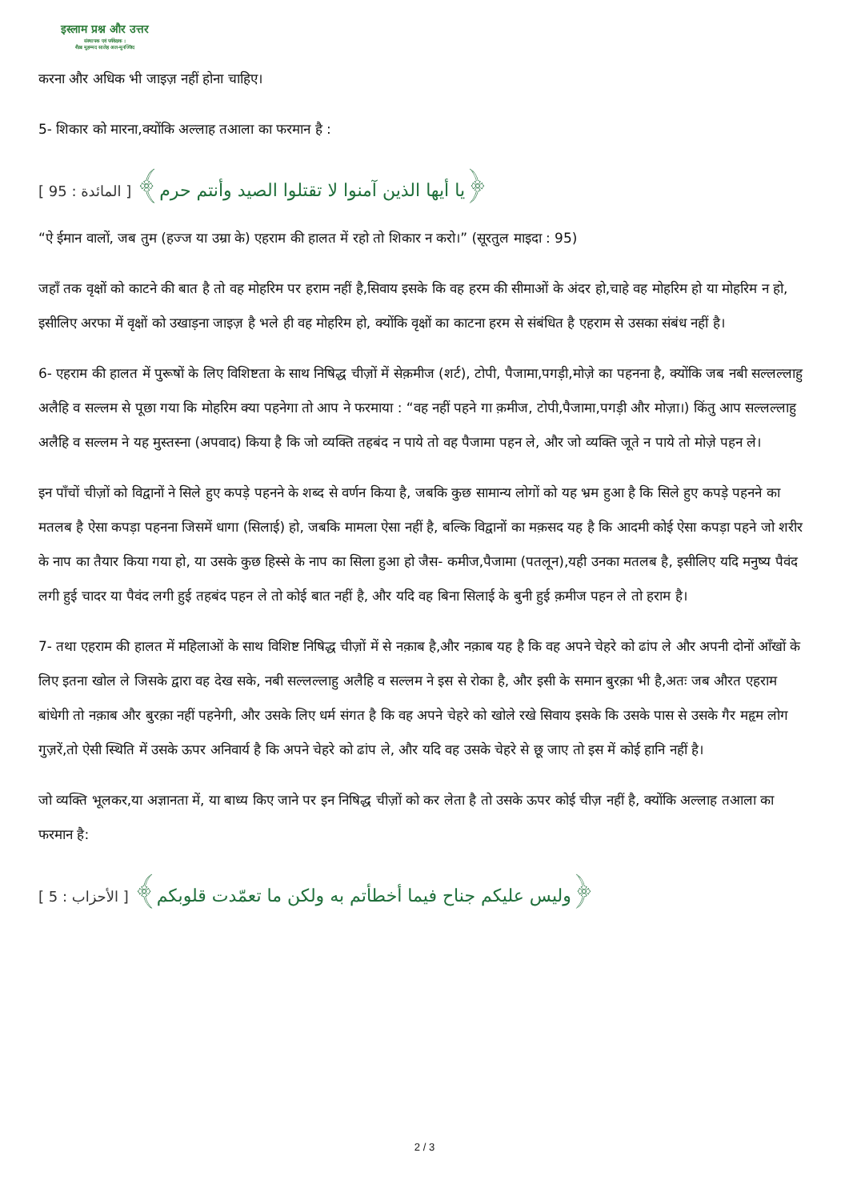इस्लाम प्रश्न और उत्तर
संस्थापक एवं पर्यवेक्षक :
शैख़ मुहम्मद सालेह अल-मुनज्जिद
करना और अधिक भी जाइज़ नहीं होना चाहिए।
5- शिकार को मारना,क्योंकि अल्लाह तआला का फरमान है :
﴿يا أيها الذين آمنوا لا تقتلوا الصيد وأنتم حرم﴾ [ المائدة : 95 ]
“ऐ ईमान वालों, जब तुम (हज्ज या उम्रा के) एहराम की हालत में रहो तो शिकार न करो।” (सूरतुल माइदा : 95)
जहाँ तक वृक्षों को काटने की बात है तो वह मोहरिम पर हराम नहीं है,सिवाय इसके कि वह हरम की सीमाओं के अंदर हो,चाहे वह मोहरिम हो या मोहरिम न हो, इसीलिए अरफा में वृक्षों को उखाड़ना जाइज़ है भले ही वह मोहरिम हो, क्योंकि वृक्षों का काटना हरम से संबंधित है एहराम से उसका संबंध नहीं है।
6- एहराम की हालत में पुरूषों के लिए विशिष्टता के साथ निषिद्ध चीज़ों में सेक़मीज (शर्ट), टोपी, पैजामा,पगड़ी,मोज़े का पहनना है, क्योंकि जब नबी सल्लल्लाहु अलैहि व सल्लम से पूछा गया कि मोहरिम क्या पहनेगा तो आप ने फरमाया : “वह नहीं पहने गा क़मीज, टोपी,पैजामा,पगड़ी और मोज़ा।) किंतु आप सल्लल्लाहु अलैहि व सल्लम ने यह मुस्तस्ना (अपवाद) किया है कि जो व्यक्ति तहबंद न पाये तो वह पैजामा पहन ले, और जो व्यक्ति जूते न पाये तो मोज़े पहन ले।
इन पाँचों चीज़ों को विद्वानों ने सिले हुए कपड़े पहनने के शब्द से वर्णन किया है, जबकि कुछ सामान्य लोगों को यह भ्रम हुआ है कि सिले हुए कपड़े पहनने का मतलब है ऐसा कपड़ा पहनना जिसमें धागा (सिलाई) हो, जबकि मामला ऐसा नहीं है, बल्कि विद्वानों का मक़सद यह है कि आदमी कोई ऐसा कपड़ा पहने जो शरीर के नाप का तैयार किया गया हो, या उसके कुछ हिस्से के नाप का सिला हुआ हो जैस- कमीज,पैजामा (पतलून),यही उनका मतलब है, इसीलिए यदि मनुष्य पैवंद लगी हुई चादर या पैवंद लगी हुई तहबंद पहन ले तो कोई बात नहीं है, और यदि वह बिना सिलाई के बुनी हुई क़मीज पहन ले तो हराम है।
7- तथा एहराम की हालत में महिलाओं के साथ विशिष्ट निषिद्ध चीज़ों में से नक़ाब है,और नक़ाब यह है कि वह अपने चेहरे को ढांप ले और अपनी दोनों आँखों के लिए इतना खोल ले जिसके द्वारा वह देख सके, नबी सल्लल्लाहु अलैहि व सल्लम ने इस से रोका है, और इसी के समान बुरक़ा भी है,अतः जब औरत एहराम बांधेगी तो नक़ाब और बुरक़ा नहीं पहनेगी, और उसके लिए धर्म संगत है कि वह अपने चेहरे को खोले रखे सिवाय इसके कि उसके पास से उसके गैर महृम लोग गुज़रें,तो ऐसी स्थिति में उसके ऊपर अनिवार्य है कि अपने चेहरे को ढांप ले, और यदि वह उसके चेहरे से छू जाए तो इस में कोई हानि नहीं है।
जो व्यक्ति भूलकर,या अज्ञानता में, या बाध्य किए जाने पर इन निषिद्ध चीज़ों को कर लेता है तो उसके ऊपर कोई चीज़ नहीं है, क्योंकि अल्लाह तआला का फरमान है:
﴿وليس عليكم جناح فيما أخطأتم به ولكن ما تعمّدت قلوبكم﴾ [ الأحزاب : 5 ]
2 / 3